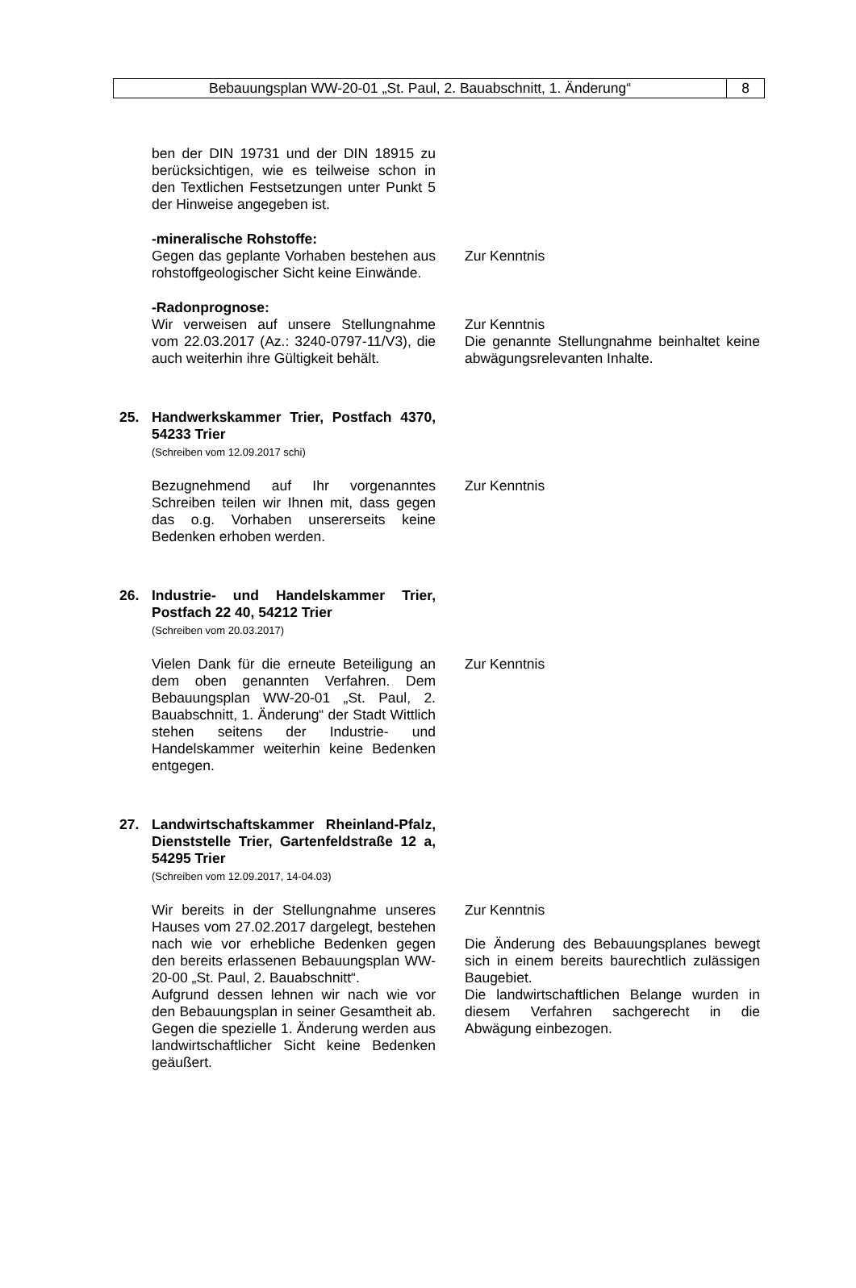Bebauungsplan WW-20-01 „St. Paul, 2. Bauabschnitt, 1. Änderung“
8
ben der DIN 19731 und der DIN 18915 zu berücksichtigen, wie es teilweise schon in den Textlichen Festsetzungen unter Punkt 5 der Hinweise angegeben ist.
-mineralische Rohstoffe:
Gegen das geplante Vorhaben bestehen aus rohstoffgeologischer Sicht keine Einwände.
Zur Kenntnis
-Radonprognose:
Wir verweisen auf unsere Stellungnahme vom 22.03.2017 (Az.: 3240-0797-11/V3), die auch weiterhin ihre Gültigkeit behält.
Zur Kenntnis
Die genannte Stellungnahme beinhaltet keine abwägungsrelevanten Inhalte.
25. Handwerkskammer Trier, Postfach 4370, 54233 Trier
(Schreiben vom 12.09.2017 schi)
Bezugnehmend auf Ihr vorgenanntes Schreiben teilen wir Ihnen mit, dass gegen das o.g. Vorhaben unsererseits keine Bedenken erhoben werden.
Zur Kenntnis
26. Industrie- und Handelskammer Trier, Postfach 22 40, 54212 Trier
(Schreiben vom 20.03.2017)
Vielen Dank für die erneute Beteiligung an dem oben genannten Verfahren. Dem Bebauungsplan WW-20-01 „St. Paul, 2. Bauabschnitt, 1. Änderung“ der Stadt Wittlich stehen seitens der Industrie- und Handelskammer weiterhin keine Bedenken entgegen.
Zur Kenntnis
27. Landwirtschaftskammer Rheinland-Pfalz, Dienststelle Trier, Gartenfeldstraße 12 a, 54295 Trier
(Schreiben vom 12.09.2017, 14-04.03)
Wir bereits in der Stellungnahme unseres Hauses vom 27.02.2017 dargelegt, bestehen nach wie vor erhebliche Bedenken gegen den bereits erlassenen Bebauungsplan WW-20-00 „St. Paul, 2. Bauabschnitt“.
Aufgrund dessen lehnen wir nach wie vor den Bebauungsplan in seiner Gesamtheit ab. Gegen die spezielle 1. Änderung werden aus landwirtschaftlicher Sicht keine Bedenken geäußert.
Zur Kenntnis
Die Änderung des Bebauungsplanes bewegt sich in einem bereits baurechtlich zulässigen Baugebiet.
Die landwirtschaftlichen Belange wurden in diesem Verfahren sachgerecht in die Abwägung einbezogen.